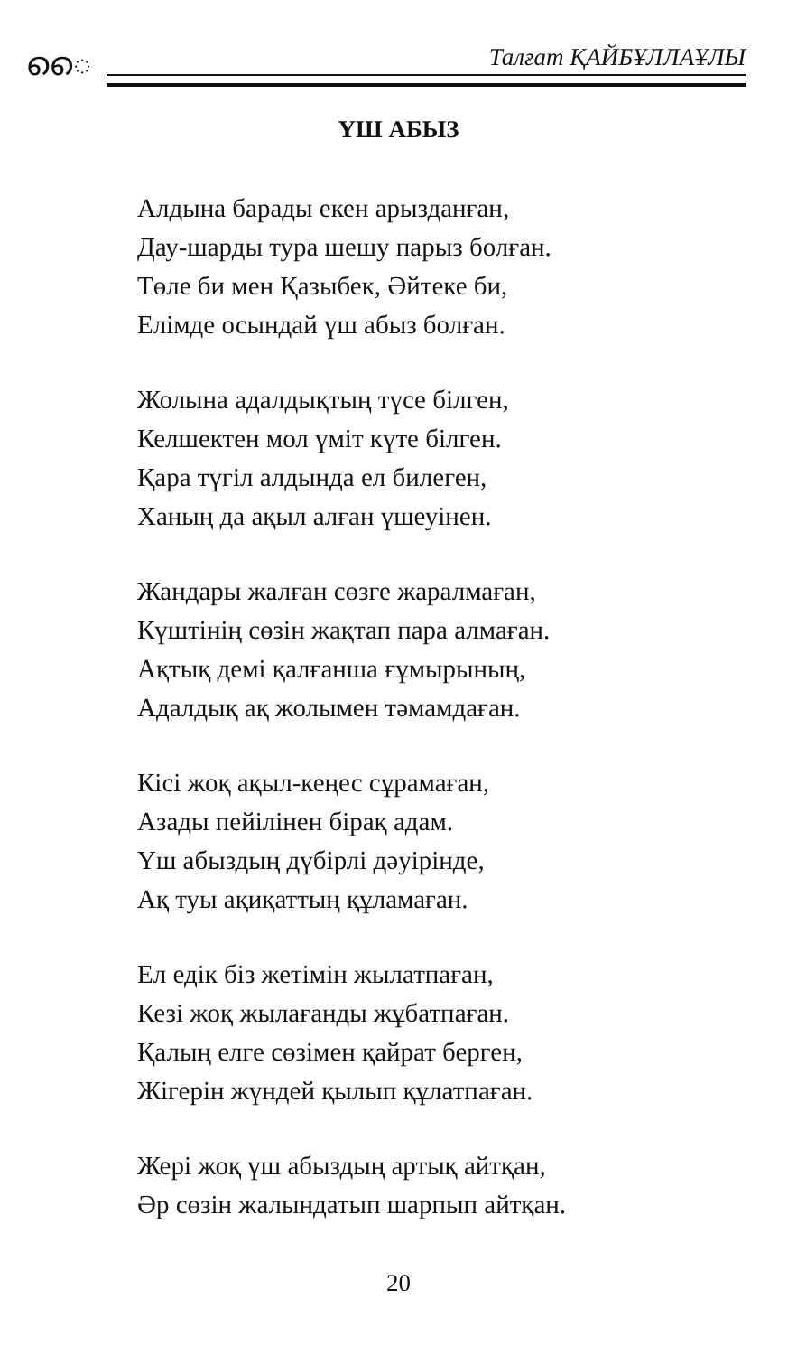ൈ Талғат ҚАЙБҰЛЛАҰЛЫ
ҮШ АБЫЗ
Алдына барады екен арызданған,
Дау-шарды тура шешу парыз болған.
Төле би мен Қазыбек, Әйтеке би,
Елімде осындай үш абыз болған.
Жолына адалдықтың түсе білген,
Келшектен мол үміт күте білген.
Қара түгіл алдында ел билеген,
Ханың да ақыл алған үшеуінен.
Жандары жалған сөзге жаралмаған,
Күштінің сөзін жақтап пара алмаған.
Ақтық демі қалғанша ғұмырының,
Адалдық ақ жолымен тәмамдаған.
Кісі жоқ ақыл-кеңес сұрамаған,
Азады пейілінен бірақ адам.
Үш абыздың дүбірлі дәуірінде,
Ақ туы ақиқаттың құламаған.
Ел едік біз жетімін жылатпаған,
Кезі жоқ жылағанды жұбатпаған.
Қалың елге сөзімен қайрат берген,
Жігерін жүндей қылып құлатпаған.
Жері жоқ үш абыздың артық айтқан,
Әр сөзін жалындатып шарпып айтқан.
20